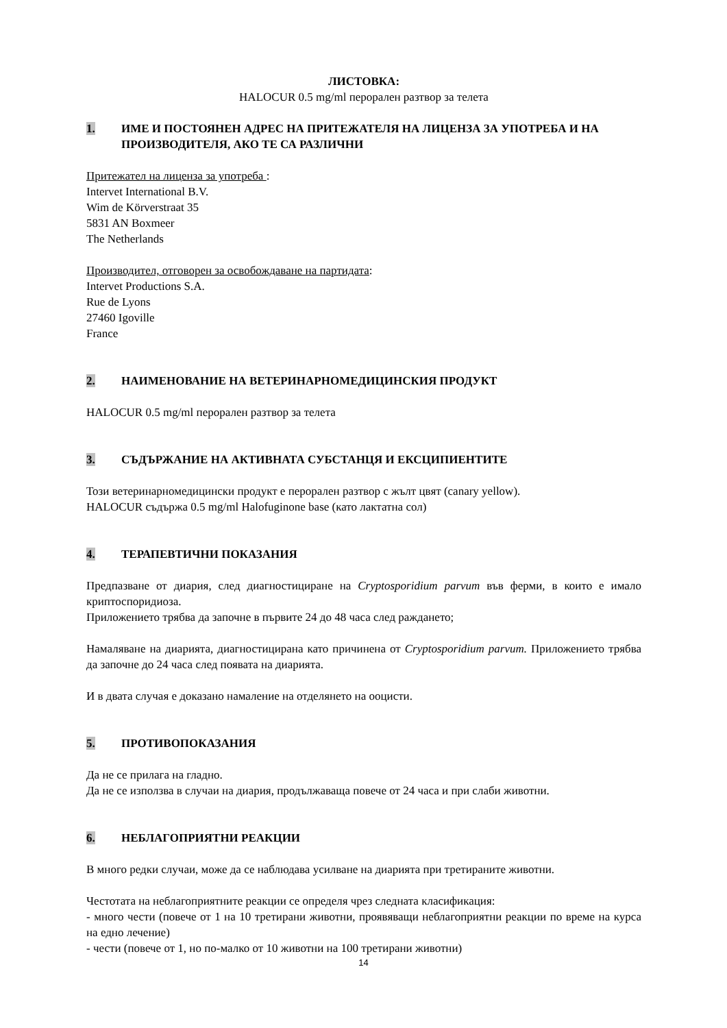ЛИСТОВКА:
HALOCUR 0.5 mg/ml перорален разтвор за телета
1. ИМЕ И ПОСТОЯНЕН АДРЕС НА ПРИТЕЖАТЕЛЯ НА ЛИЦЕНЗА ЗА УПОТРЕБА И НА ПРОИЗВОДИТЕЛЯ, АКО ТЕ СА РАЗЛИЧНИ
Притежател на лиценза за употреба :
Intervet International B.V.
Wim de Körverstraat 35
5831 AN Boxmeer
The Netherlands
Производител, отговорен за освобождаване на партидата:
Intervet Productions S.A.
Rue de Lyons
27460 Igoville
France
2. НАИМЕНОВАНИЕ НА ВЕТЕРИНАРНОМЕДИЦИНСКИЯ ПРОДУКТ
HALOCUR 0.5 mg/ml перорален разтвор за телета
3. СЪДЪРЖАНИЕ НА АКТИВНАТА СУБСТАНЦЯ И ЕКСЦИПИЕНТИТЕ
Този ветеринарномедицински продукт е перорален разтвор с жълт цвят (canary yellow).
HALOCUR съдържа 0.5 mg/ml Halofuginone base (като лактатна сол)
4. ТЕРАПЕВТИЧНИ ПОКАЗАНИЯ
Предпазване от диария, след диагностициране на Cryptosporidium parvum във ферми, в които е имало криптоспоридиоза.
Приложението трябва да започне в първите 24 до 48 часа след раждането;
Намаляване на диарията, диагностицирана като причинена от Cryptosporidium parvum. Приложението трябва да започне до 24 часа след появата на диарията.
И в двата случая е доказано намаление на отделянето на ооцисти.
5. ПРОТИВОПОКАЗАНИЯ
Да не се прилага на гладно.
Да не се използва в случаи на диария, продължаваща повече от 24 часа и при слаби животни.
6. НЕБЛАГОПРИЯТНИ РЕАКЦИИ
В много редки случаи, може да се наблюдава усилване на диарията при третираните животни.
Честотата на неблагоприятните реакции се определя чрез следната класификация:
- много чести (повече от 1 на 10 третирани животни, проявяващи неблагоприятни реакции по време на курса на едно лечение)
- чести (повече от 1, но по-малко от 10 животни на 100 третирани животни)
14